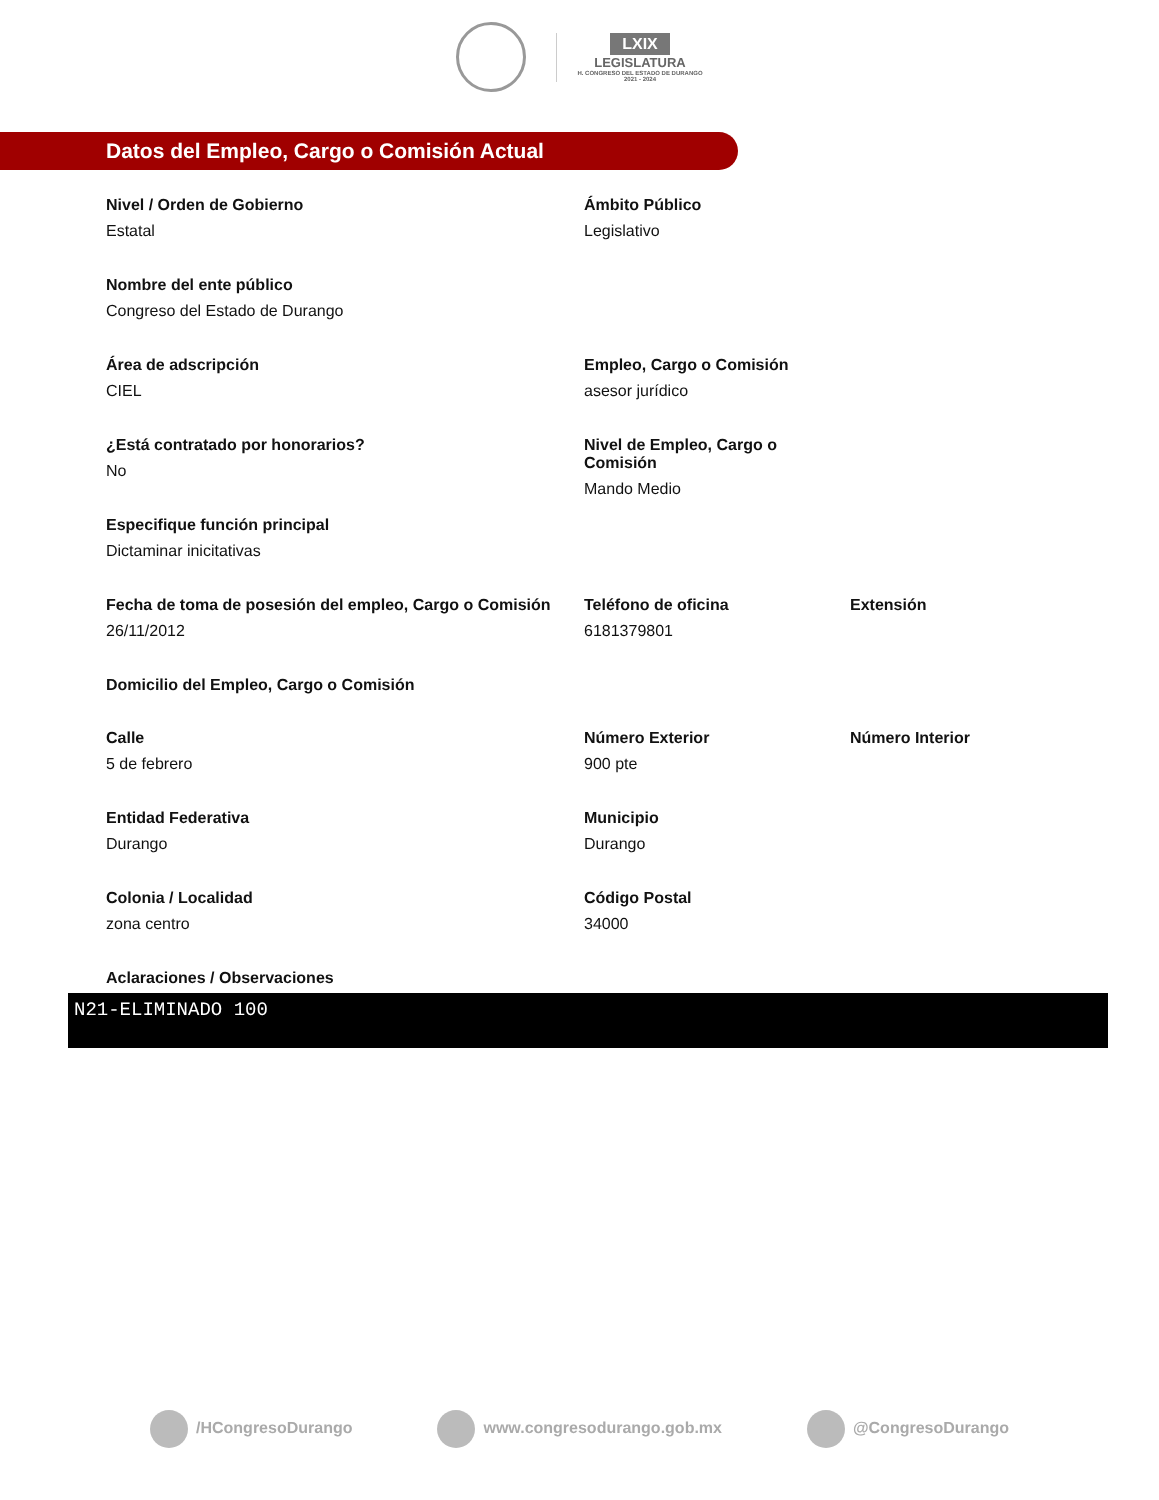LXIX
LEGISLATURA
H. CONGRESO DEL ESTADO DE DURANGO
2021 - 2024
Datos del Empleo, Cargo o Comisión Actual
Nivel / Orden de Gobierno
Estatal
Ámbito Público
Legislativo
Nombre del ente público
Congreso del Estado de Durango
Área de adscripción
CIEL
Empleo, Cargo o Comisión
asesor jurídico
¿Está contratado por honorarios?
No
Nivel de Empleo, Cargo o Comisión
Mando Medio
Especifique función principal
Dictaminar inicitativas
Fecha de toma de posesión del empleo, Cargo o Comisión
26/11/2012
Teléfono de oficina
6181379801
Extensión
Domicilio del Empleo, Cargo o Comisión
Calle
5 de febrero
Número Exterior
900 pte
Número Interior
Entidad Federativa
Durango
Municipio
Durango
Colonia / Localidad
zona centro
Código Postal
34000
Aclaraciones / Observaciones
N21-ELIMINADO 100
/HCongresoDurango www.congresodurango.gob.mx @CongresoDurango